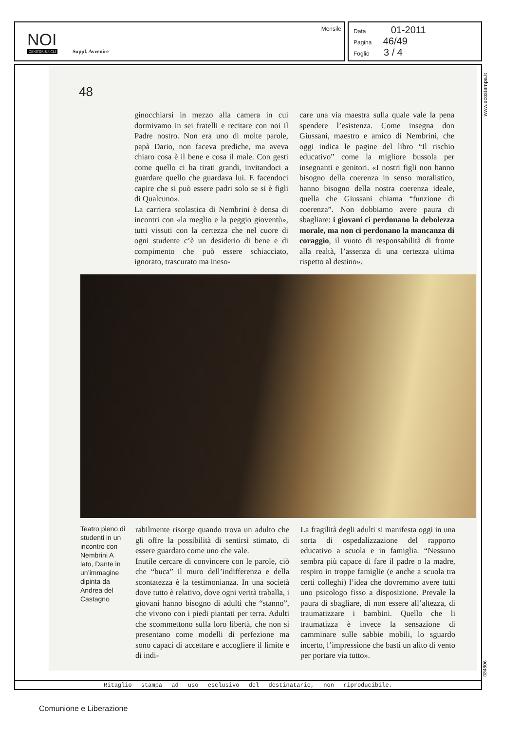NOI
GENITORI&FIGLI Suppl. Avvenire
Mensile
Data 01-2011
Pagina 46/49
Foglio 3 / 4
48
www.ecostampa.it
ginocchiarsi in mezzo alla camera in cui dormivamo in sei fratelli e recitare con noi il Padre nostro. Non era uno di molte parole, papà Dario, non faceva prediche, ma aveva chiaro cosa è il bene e cosa il male. Con gesti come quello ci ha tirati grandi, invitandoci a guardare quello che guardava lui. E facendoci capire che si può essere padri solo se si è figli di Qualcuno».
La carriera scolastica di Nembrini è densa di incontri con «la meglio e la peggio gioventù», tutti vissuti con la certezza che nel cuore di ogni studente c’è un desiderio di bene e di compimento che può essere schiacciato, ignorato, trascurato ma ineso-
care una via maestra sulla quale vale la pena spendere l’esistenza. Come insegna don Giussani, maestro e amico di Nembrini, che oggi indica le pagine del libro “Il rischio educativo” come la migliore bussola per insegnanti e genitori. «I nostri figli non hanno bisogno della coerenza in senso moralistico, hanno bisogno della nostra coerenza ideale, quella che Giussani chiama “funzione di coerenza”. Non dobbiamo avere paura di sbagliare: i giovani ci perdonano la debolezza morale, ma non ci perdonano la mancanza di coraggio, il vuoto di responsabilità di fronte alla realtà, l’assenza di una certezza ultima rispetto al destino».
Teatro pieno di studenti in un incontro con Nembrini A lato, Dante in un’immagine dipinta da Andrea del Castagno
rabilmente risorge quando trova un adulto che gli offre la possibilità di sentirsi stimato, di essere guardato come uno che vale.
Inutile cercare di convincere con le parole, ciò che “buca” il muro dell’indifferenza e della scontatezza è la testimonianza. In una società dove tutto è relativo, dove ogni verità traballa, i giovani hanno bisogno di adulti che “stanno”, che vivono con i piedi piantati per terra. Adulti che scommettono sulla loro libertà, che non si presentano come modelli di perfezione ma sono capaci di accettare e accogliere il limite e di indi-
La fragilità degli adulti si manifesta oggi in una sorta di ospedalizzazione del rapporto educativo a scuola e in famiglia. “Nessuno sembra più capace di fare il padre o la madre, respiro in troppe famiglie (e anche a scuola tra certi colleghi) l’idea che dovremmo avere tutti uno psicologo fisso a disposizione. Prevale la paura di sbagliare, di non essere all’altezza, di traumatizzare i bambini. Quello che li traumatizza è invece la sensazione di camminare sulle sabbie mobili, lo sguardo incerto, l’impressione che basti un alito di vento per portare via tutto».
084806
Ritaglio stampa ad uso esclusivo del destinatario, non riproducibile.
Comunione e Liberazione